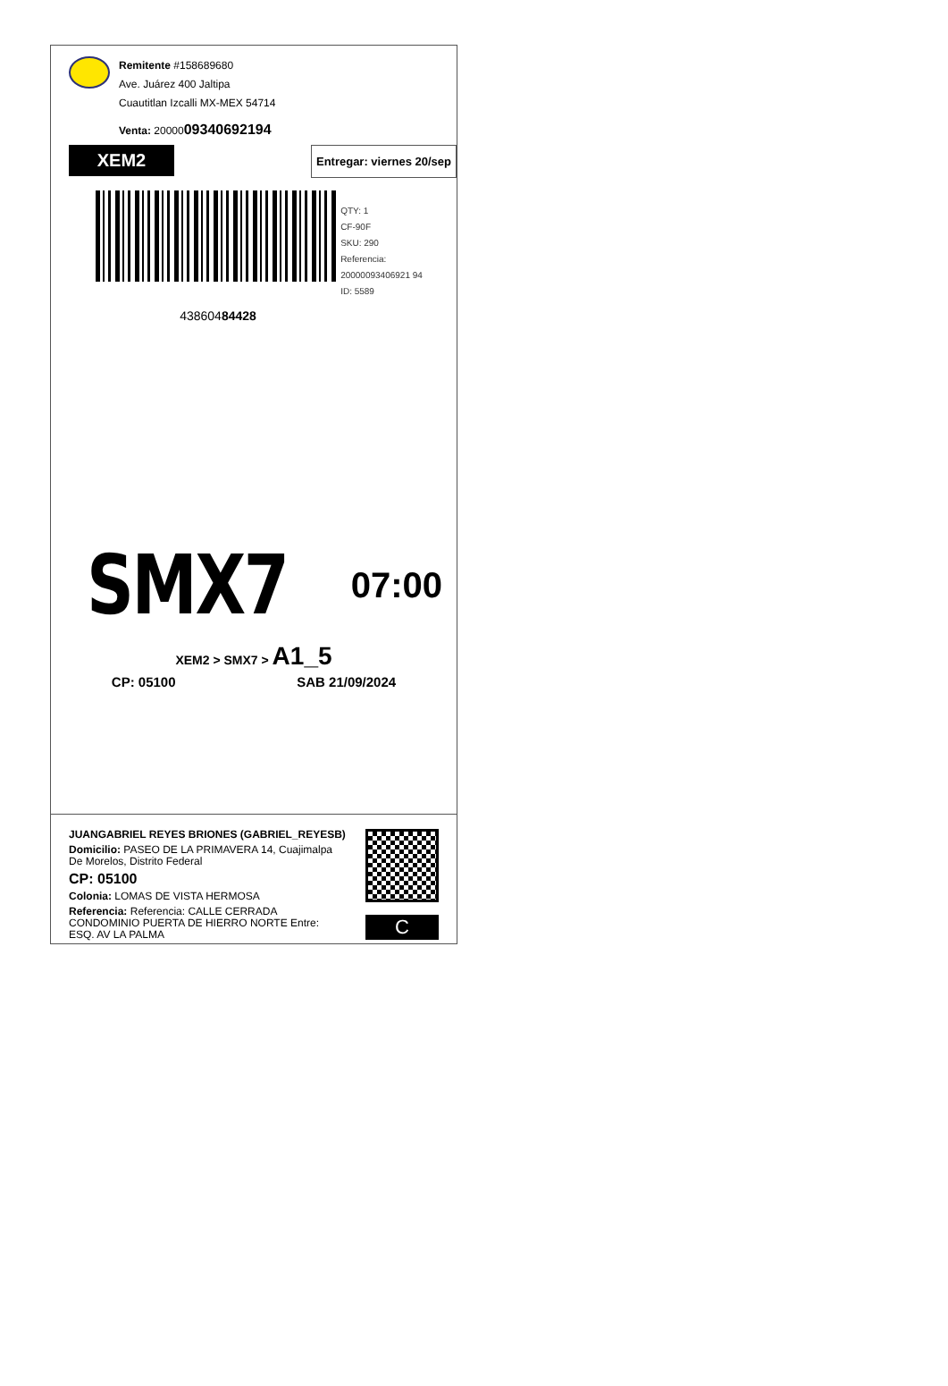Remitente #158689680
Ave. Juárez 400 Jaltipa
Cuautitlan Izcalli MX-MEX 54714
Venta: 2000009340692194
XEM2
Entregar: viernes 20/sep
QTY: 1
CF-90F
SKU: 290
Referencia: 20000093406921 94
ID: 5589
43860484428
SMX7
07:00
XEM2 > SMX7 > A1_5
CP: 05100 SAB 21/09/2024
JUANGABRIEL REYES BRIONES (GABRIEL_REYESB)
Domicilio: PASEO DE LA PRIMAVERA 14, Cuajimalpa De Morelos, Distrito Federal
CP: 05100
Colonia: LOMAS DE VISTA HERMOSA
Referencia: Referencia: CALLE CERRADA CONDOMINIO PUERTA DE HIERRO NORTE Entre: ESQ. AV LA PALMA
C